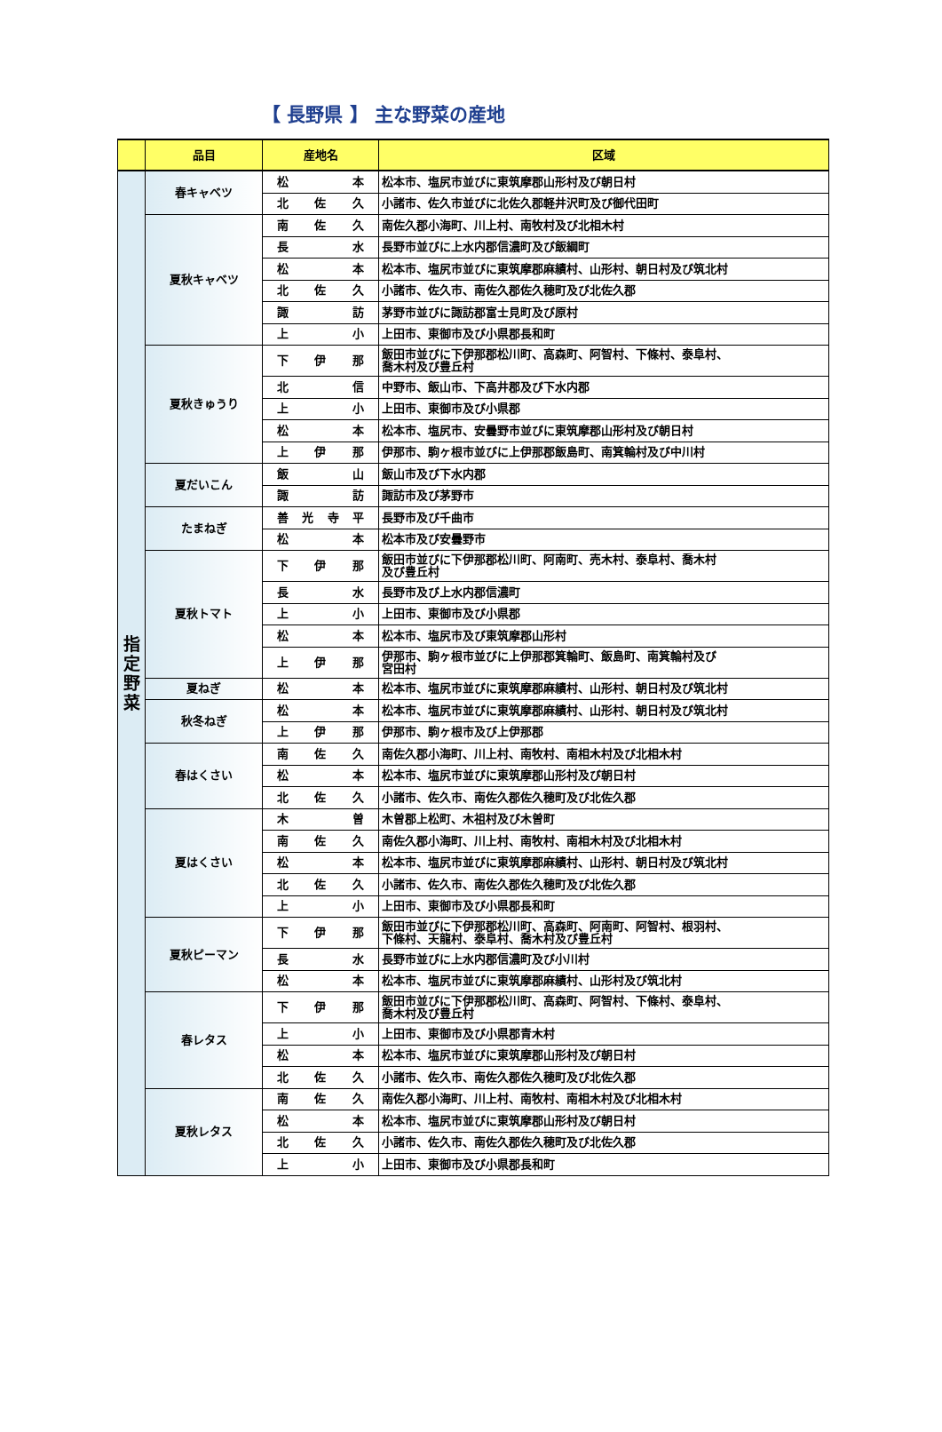【 長野県 】 主な野菜の産地
| | 品目 | 産地名 | 区域 |
| --- | --- | --- | --- |
| 指 定 野 菜 | 春キャベツ | 松 本 | 松本市、塩尻市並びに東筑摩郡山形村及び朝日村 |
| | | 北 佐 久 | 小諸市、佐久市並びに北佐久郡軽井沢町及び御代田町 |
| | 夏秋キャベツ | 南 佐 久 | 南佐久郡小海町、川上村、南牧村及び北相木村 |
| | | 長 水 | 長野市並びに上水内郡信濃町及び飯綱町 |
| | | 松 本 | 松本市、塩尻市並びに東筑摩郡麻績村、山形村、朝日村及び筑北村 |
| | | 北 佐 久 | 小諸市、佐久市、南佐久郡佐久穂町及び北佐久郡 |
| | | 諏 訪 | 茅野市並びに諏訪郡富士見町及び原村 |
| | | 上 小 | 上田市、東御市及び小県郡長和町 |
| | 夏秋きゅうり | 下 伊 那 | 飯田市並びに下伊那郡松川町、高森町、阿智村、下條村、泰阜村、 喬木村及び豊丘村 |
| | | 北 信 | 中野市、飯山市、下高井郡及び下水内郡 |
| | | 上 小 | 上田市、東御市及び小県郡 |
| | | 松 本 | 松本市、塩尻市、安曇野市並びに東筑摩郡山形村及び朝日村 |
| | | 上 伊 那 | 伊那市、駒ヶ根市並びに上伊那郡飯島町、南箕輪村及び中川村 |
| | 夏だいこん | 飯 山 | 飯山市及び下水内郡 |
| | | 諏 訪 | 諏訪市及び茅野市 |
| | たまねぎ | 善 光 寺 平 | 長野市及び千曲市 |
| | | 松 本 | 松本市及び安曇野市 |
| | 夏秋トマト | 下 伊 那 | 飯田市並びに下伊那郡松川町、阿南町、売木村、泰阜村、喬木村 及び豊丘村 |
| | | 長 水 | 長野市及び上水内郡信濃町 |
| | | 上 小 | 上田市、東御市及び小県郡 |
| | | 松 本 | 松本市、塩尻市及び東筑摩郡山形村 |
| | | 上 伊 那 | 伊那市、駒ヶ根市並びに上伊那郡箕輪町、飯島町、南箕輪村及び 宮田村 |
| | 夏ねぎ | 松 本 | 松本市、塩尻市並びに東筑摩郡麻績村、山形村、朝日村及び筑北村 |
| | 秋冬ねぎ | 松 本 | 松本市、塩尻市並びに東筑摩郡麻績村、山形村、朝日村及び筑北村 |
| | | 上 伊 那 | 伊那市、駒ヶ根市及び上伊那郡 |
| | 春はくさい | 南 佐 久 | 南佐久郡小海町、川上村、南牧村、南相木村及び北相木村 |
| | | 松 本 | 松本市、塩尻市並びに東筑摩郡山形村及び朝日村 |
| | | 北 佐 久 | 小諸市、佐久市、南佐久郡佐久穂町及び北佐久郡 |
| | 夏はくさい | 木 曽 | 木曽郡上松町、木祖村及び木曽町 |
| | | 南 佐 久 | 南佐久郡小海町、川上村、南牧村、南相木村及び北相木村 |
| | | 松 本 | 松本市、塩尻市並びに東筑摩郡麻績村、山形村、朝日村及び筑北村 |
| | | 北 佐 久 | 小諸市、佐久市、南佐久郡佐久穂町及び北佐久郡 |
| | | 上 小 | 上田市、東御市及び小県郡長和町 |
| | 夏秋ピーマン | 下 伊 那 | 飯田市並びに下伊那郡松川町、高森町、阿南町、阿智村、根羽村、 下條村、天龍村、泰阜村、喬木村及び豊丘村 |
| | | 長 水 | 長野市並びに上水内郡信濃町及び小川村 |
| | | 松 本 | 松本市、塩尻市並びに東筑摩郡麻績村、山形村及び筑北村 |
| | 春レタス | 下 伊 那 | 飯田市並びに下伊那郡松川町、高森町、阿智村、下條村、泰阜村、 喬木村及び豊丘村 |
| | | 上 小 | 上田市、東御市及び小県郡青木村 |
| | | 松 本 | 松本市、塩尻市並びに東筑摩郡山形村及び朝日村 |
| | | 北 佐 久 | 小諸市、佐久市、南佐久郡佐久穂町及び北佐久郡 |
| | 夏秋レタス | 南 佐 久 | 南佐久郡小海町、川上村、南牧村、南相木村及び北相木村 |
| | | 松 本 | 松本市、塩尻市並びに東筑摩郡山形村及び朝日村 |
| | | 北 佐 久 | 小諸市、佐久市、南佐久郡佐久穂町及び北佐久郡 |
| | | 上 小 | 上田市、東御市及び小県郡長和町 |